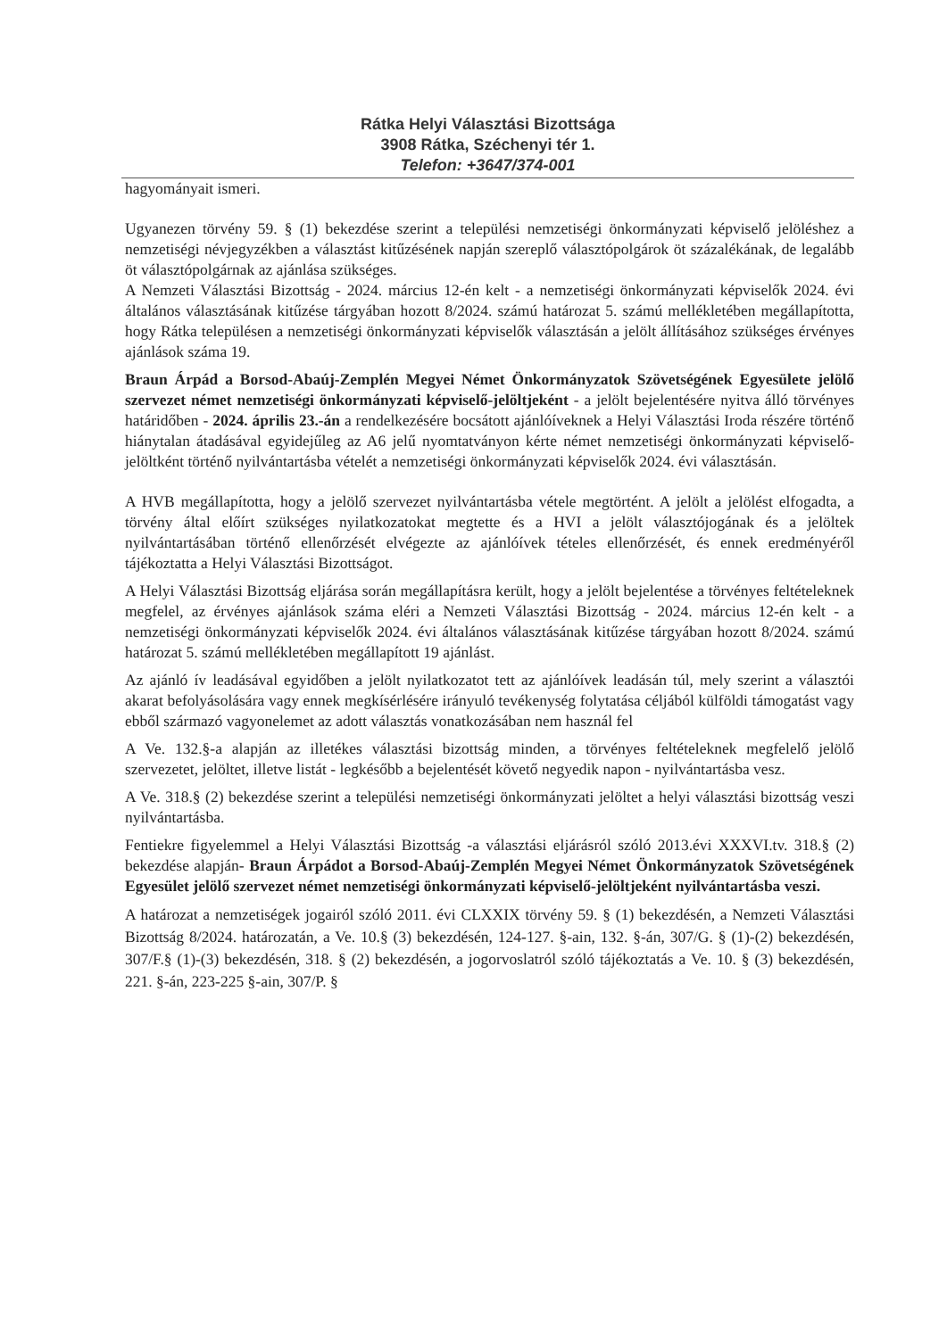Rátka Helyi Választási Bizottsága
3908 Rátka, Széchenyi tér 1.
Telefon: +3647/374-001
hagyományait ismeri.
Ugyanezen törvény 59. § (1) bekezdése szerint a települési nemzetiségi önkormányzati képviselő jelöléshez a nemzetiségi névjegyzékben a választást kitűzésének napján szereplő választópolgárok öt százalékának, de legalább öt választópolgárnak az ajánlása szükséges.
A Nemzeti Választási Bizottság - 2024. március 12-én kelt - a nemzetiségi önkormányzati képviselők 2024. évi általános választásának kitűzése tárgyában hozott 8/2024. számú határozat 5. számú mellékletében megállapította, hogy Rátka településen a nemzetiségi önkormányzati képviselők választásán a jelölt állításához szükséges érvényes ajánlások száma 19.
Braun Árpád a Borsod-Abaúj-Zemplén Megyei Német Önkormányzatok Szövetségének Egyesülete jelölő szervezet német nemzetiségi önkormányzati képviselő-jelöltjeként - a jelölt bejelentésére nyitva álló törvényes határidőben - 2024. április 23.-án a rendelkezésére bocsátott ajánlóíveknek a Helyi Választási Iroda részére történő hiánytalan átadásával egyidejűleg az A6 jelű nyomtatványon kérte német nemzetiségi önkormányzati képviselő-jelöltként történő nyilvántartásba vételét a nemzetiségi önkormányzati képviselők 2024. évi választásán.
A HVB megállapította, hogy a jelölő szervezet nyilvántartásba vétele megtörtént. A jelölt a jelölést elfogadta, a törvény által előírt szükséges nyilatkozatokat megtette és a HVI a jelölt választójogának és a jelöltek nyilvántartásában történő ellenőrzését elvégezte az ajánlóívek tételes ellenőrzését, és ennek eredményéről tájékoztatta a Helyi Választási Bizottságot.
A Helyi Választási Bizottság eljárása során megállapításra került, hogy a jelölt bejelentése a törvényes feltételeknek megfelel, az érvényes ajánlások száma eléri a Nemzeti Választási Bizottság - 2024. március 12-én kelt - a nemzetiségi önkormányzati képviselők 2024. évi általános választásának kitűzése tárgyában hozott 8/2024. számú határozat 5. számú mellékletében megállapított 19 ajánlást.
Az ajánló ív leadásával egyidőben a jelölt nyilatkozatot tett az ajánlóívek leadásán túl, mely szerint a választói akarat befolyásolására vagy ennek megkísérlésére irányuló tevékenység folytatása céljából külföldi támogatást vagy ebből származó vagyonelemet az adott választás vonatkozásában nem használ fel
A Ve. 132.§-a alapján az illetékes választási bizottság minden, a törvényes feltételeknek megfelelő jelölő szervezetet, jelöltet, illetve listát - legkésőbb a bejelentését követő negyedik napon - nyilvántartásba vesz.
A Ve. 318.§ (2) bekezdése szerint a települési nemzetiségi önkormányzati jelöltet a helyi választási bizottság veszi nyilvántartásba.
Fentiekre figyelemmel a Helyi Választási Bizottság -a választási eljárásról szóló 2013.évi XXXVI.tv. 318.§ (2) bekezdése alapján- Braun Árpádot a Borsod-Abaúj-Zemplén Megyei Német Önkormányzatok Szövetségének Egyesület jelölő szervezet német nemzetiségi önkormányzati képviselő-jelöltjeként nyilvántartásba veszi.
A határozat a nemzetiségek jogairól szóló 2011. évi CLXXIX törvény 59. § (1) bekezdésén, a Nemzeti Választási Bizottság 8/2024. határozatán, a Ve. 10.§ (3) bekezdésén, 124-127. §-ain, 132. §-án, 307/G. § (1)-(2) bekezdésén, 307/F.§ (1)-(3) bekezdésén, 318. § (2) bekezdésén, a jogorvoslatról szóló tájékoztatás a Ve. 10. § (3) bekezdésén, 221. §-án, 223-225 §-ain, 307/P. §